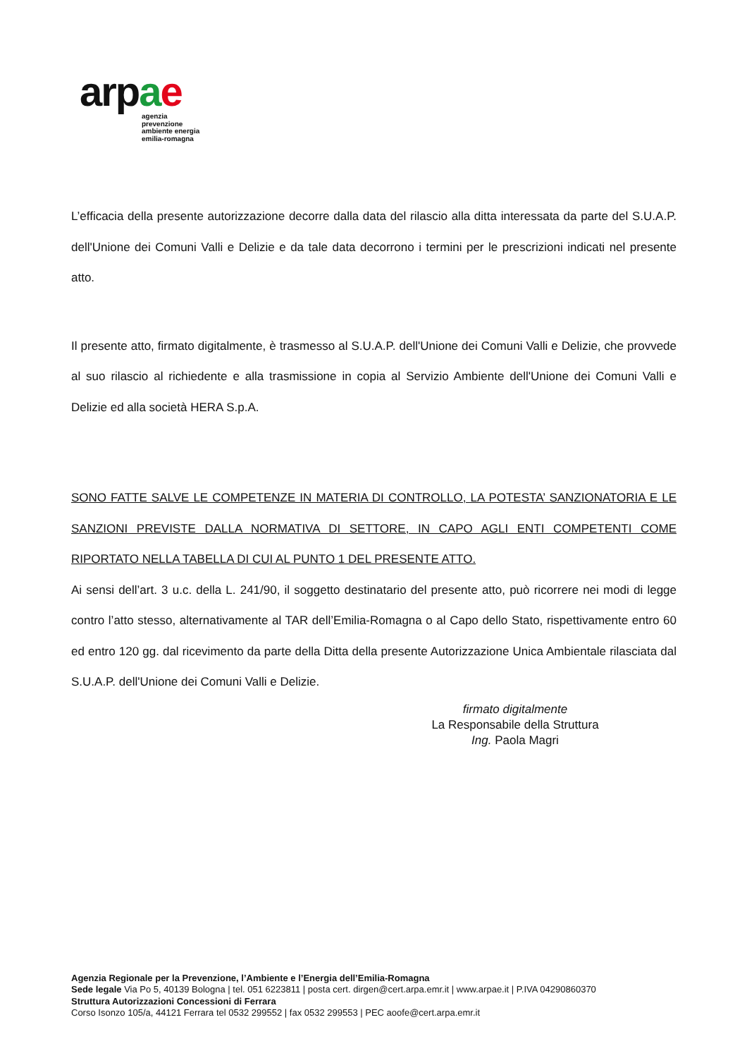arpae
agenzia
prevenzione
ambiente energia
emilia-romagna
L’efficacia della presente autorizzazione decorre dalla data del rilascio alla ditta interessata da parte del S.U.A.P. dell'Unione dei Comuni Valli e Delizie e da tale data decorrono i termini per le prescrizioni indicati nel presente atto.
Il presente atto, firmato digitalmente, è trasmesso al S.U.A.P. dell'Unione dei Comuni Valli e Delizie, che provvede al suo rilascio al richiedente e alla trasmissione in copia al Servizio Ambiente dell'Unione dei Comuni Valli e Delizie ed alla società HERA S.p.A.
SONO FATTE SALVE LE COMPETENZE IN MATERIA DI CONTROLLO, LA POTESTA’ SANZIONATORIA E LE SANZIONI PREVISTE DALLA NORMATIVA DI SETTORE, IN CAPO AGLI ENTI COMPETENTI COME RIPORTATO NELLA TABELLA DI CUI AL PUNTO 1 DEL PRESENTE ATTO.
Ai sensi dell’art. 3 u.c. della L. 241/90, il soggetto destinatario del presente atto, può ricorrere nei modi di legge contro l’atto stesso, alternativamente al TAR dell’Emilia-Romagna o al Capo dello Stato, rispettivamente entro 60 ed entro 120 gg. dal ricevimento da parte della Ditta della presente Autorizzazione Unica Ambientale rilasciata dal S.U.A.P. dell'Unione dei Comuni Valli e Delizie.
firmato digitalmente
La Responsabile della Struttura
Ing. Paola Magri
Agenzia Regionale per la Prevenzione, l’Ambiente e l’Energia dell’Emilia-Romagna
Sede legale Via Po 5, 40139 Bologna | tel. 051 6223811 | posta cert. dirgen@cert.arpa.emr.it | www.arpae.it | P.IVA 04290860370
Struttura Autorizzazioni Concessioni di Ferrara
Corso Isonzo 105/a, 44121 Ferrara tel 0532 299552 | fax 0532 299553 | PEC aoofe@cert.arpa.emr.it